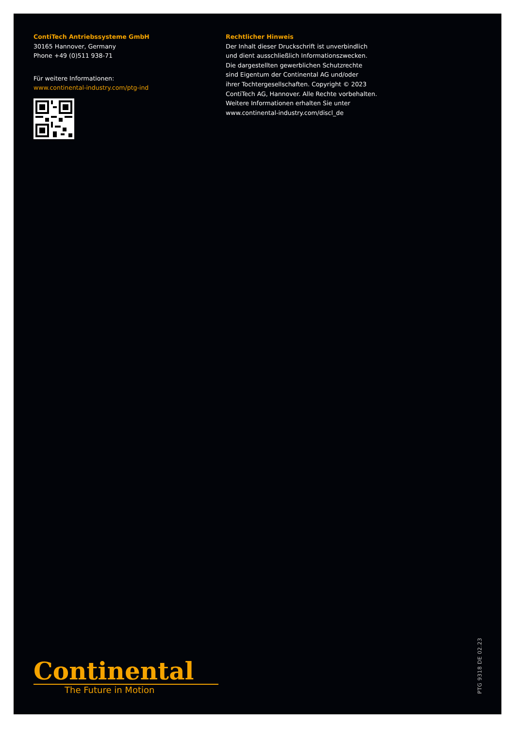ContiTech Antriebssysteme GmbH
30165 Hannover, Germany
Phone +49 (0)511 938-71
Für weitere Informationen:
www.continental-industry.com/ptg-ind
Rechtlicher Hinweis
Der Inhalt dieser Druckschrift ist unverbindlich
und dient ausschließlich Informationszwecken.
Die dargestellten gewerblichen Schutzrechte
sind Eigentum der Continental AG und/oder
ihrer Tochtergesellschaften. Copyright © 2023
ContiTech AG, Hannover. Alle Rechte vorbehalten.
Weitere Informationen erhalten Sie unter
www.continental-industry.com/discl_de
Continental
The Future in Motion
PTG 9318 DE 02.23